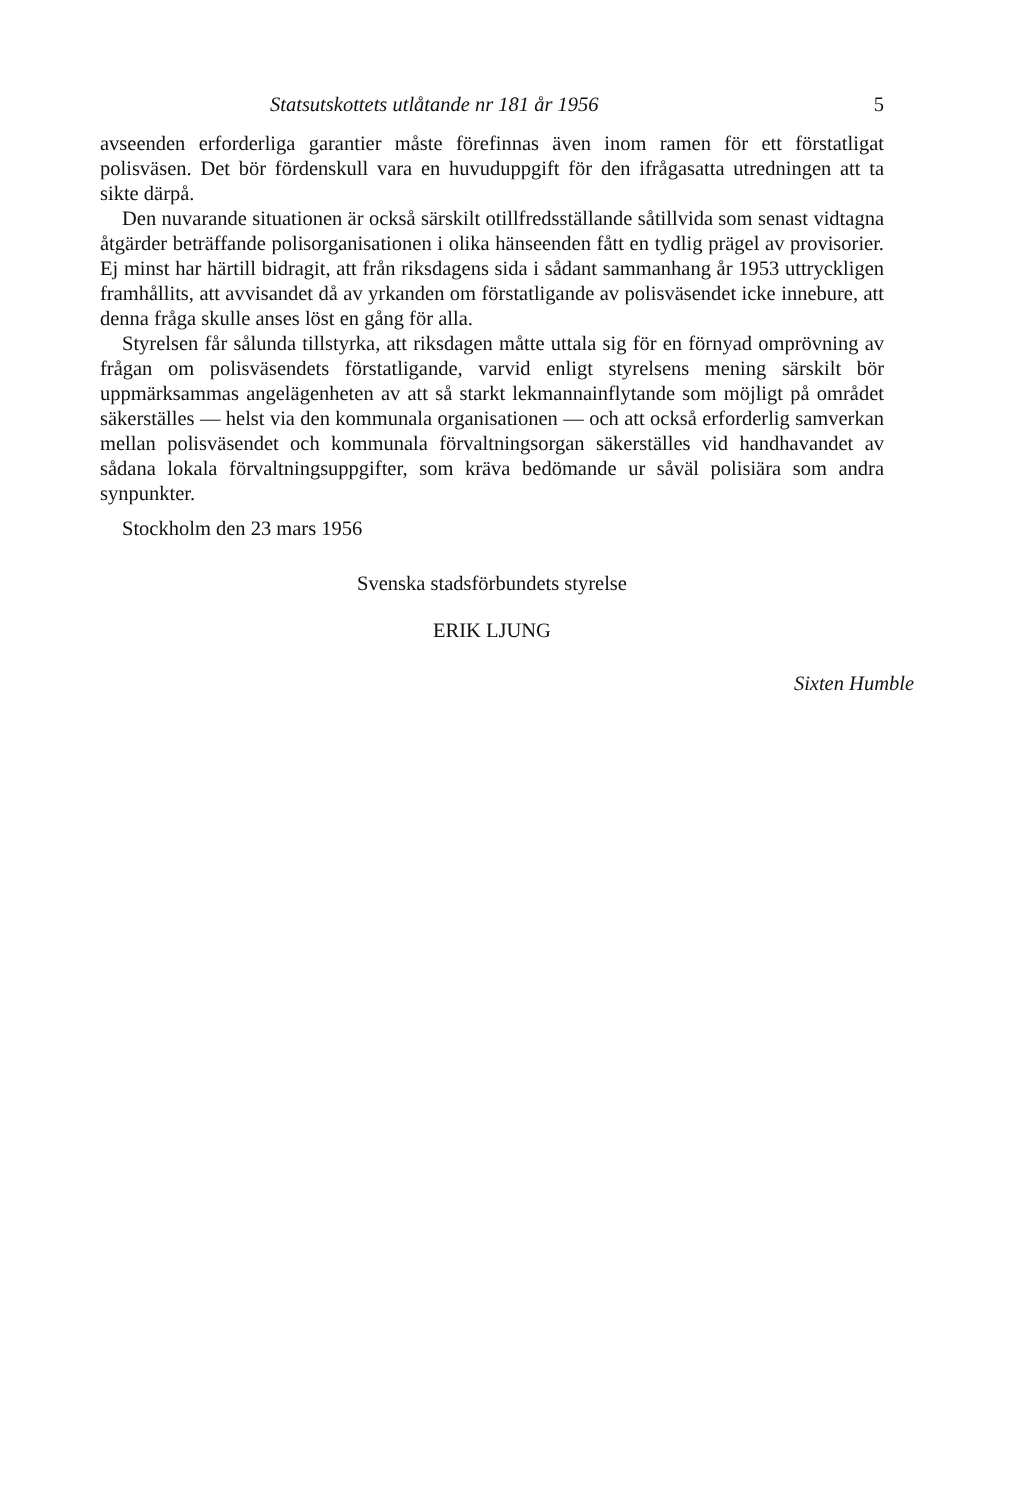Statsutskottets utlåtande nr 181 år 1956 5
avseenden erforderliga garantier måste förefinnas även inom ramen för ett förstatligat polisväsen. Det bör fördenskull vara en huvuduppgift för den ifrågasatta utredningen att ta sikte därpå.
Den nuvarande situationen är också särskilt otillfredsställande såtillvida som senast vidtagna åtgärder beträffande polisorganisationen i olika hänseenden fått en tydlig prägel av provisorier. Ej minst har härtill bidragit, att från riksdagens sida i sådant sammanhang år 1953 uttryckligen framhållits, att avvisandet då av yrkanden om förstatligande av polisväsendet icke innebure, att denna fråga skulle anses löst en gång för alla.
Styrelsen får sålunda tillstyrka, att riksdagen måtte uttala sig för en förnyad omprövning av frågan om polisväsendets förstatligande, varvid enligt styrelsens mening särskilt bör uppmärksammas angelägenheten av att så starkt lekmannainflytande som möjligt på området säkerställes — helst via den kommunala organisationen — och att också erforderlig samverkan mellan polisväsendet och kommunala förvaltningsorgan säkerställes vid handhavandet av sådana lokala förvaltningsuppgifter, som kräva bedömande ur såväl polisiära som andra synpunkter.
Stockholm den 23 mars 1956
Svenska stadsförbundets styrelse
ERIK LJUNG
Sixten Humble